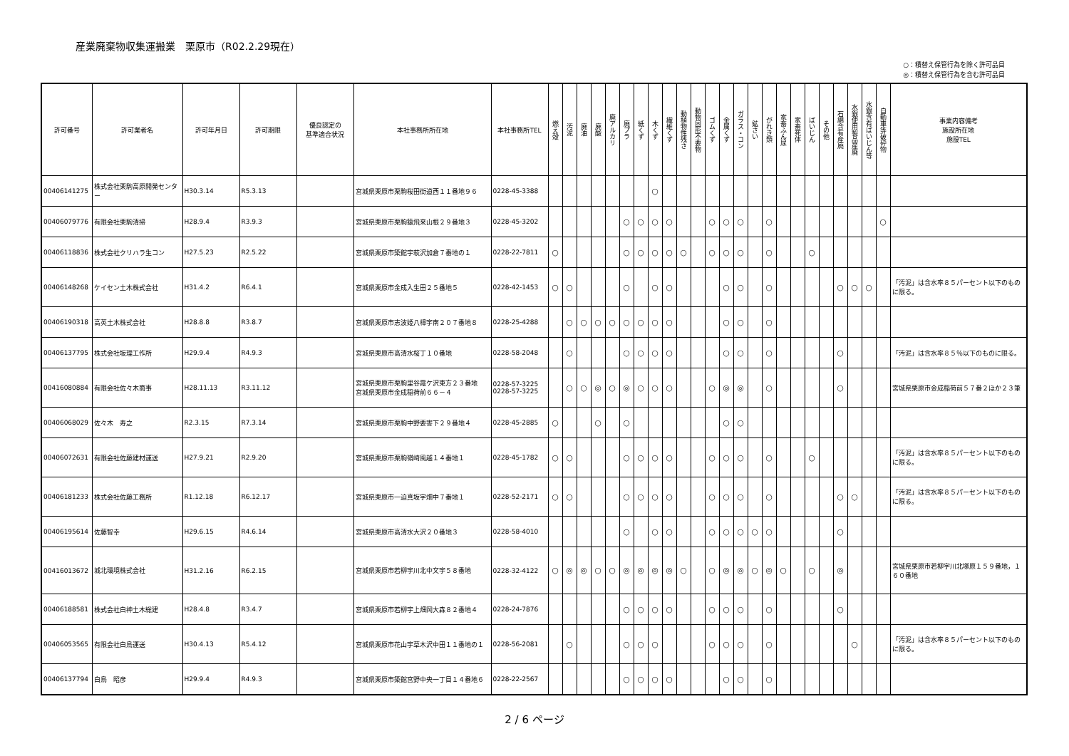産業廃棄物収集運搬業　栗原市（R02.2.29現在）
○：積替え保管行為を除く許可品目
◎：積替え保管行為を含む許可品目
| 許可番号 | 許可業者名 | 許可年月日 | 許可期限 | 優良認定の 基準適合状況 | 本社事務所所在地 | 本社事務所TEL | 燃え殻 | 汚泥 | 廃油 | 廃酸 | 廃アルカリ | 廃プラ | 紙くず | 木くず | 繊維くず | 動植物性残さ | 動物固形不要物 | ゴムくず | 金属くず | ガラス・コン | 鉱さい | がれき類 | 家畜ふん尿 | 家畜死体 | ばいじん | その他 | 石綿含有産廃 | 水銀使用製品産廃 | 水銀含有ばいじん等 | 自動車等破砕物 | 事業内容備考 施設所在地 施設TEL |
| --- | --- | --- | --- | --- | --- | --- | --- | --- | --- | --- | --- | --- | --- | --- | --- | --- | --- | --- | --- | --- | --- | --- | --- | --- | --- | --- | --- | --- | --- | --- | --- |
| 00406141275 | 株式会社栗駒高原開発センター | H30.3.14 | R5.3.13 | | 宮城県栗原市栗駒桜田街道西１１番地９６ | 0228-45-3388 | | | | | | | | ○ | | | | | | | | | | | | | | | | | |
| 00406079776 | 有限会社栗駒清掃 | H28.9.4 | R3.9.3 | | 宮城県栗原市栗駒猿飛来山根２９番地３ | 0228-45-3202 | | | | | | ○ | ○ | ○ | ○ | | | ○ | ○ | ○ | | ○ | | | | | | | | ○ | |
| 00406118836 | 株式会社クリハラ生コン | H27.5.23 | R2.5.22 | | 宮城県栗原市築館字萩沢加倉７番地の１ | 0228-22-7811 | ○ | | | | | ○ | ○ | ○ | ○ | ○ | | ○ | ○ | ○ | | ○ | | | ○ | | | | | | |
| 00406148268 | ケイセン土木株式会社 | H31.4.2 | R6.4.1 | | 宮城県栗原市金成入生田２５番地５ | 0228-42-1453 | ○ | ○ | | | | ○ | | ○ | ○ | | | | ○ | ○ | | ○ | | | | | ○ | ○ | ○ | | 「汚泥」は含水率８５パーセント以下のものに限る。 |
| 00406190318 | 高英土木株式会社 | H28.8.8 | R3.8.7 | | 宮城県栗原市志波姫八樟宇南２０７番地８ | 0228-25-4288 | | ○ | ○ | ○ | ○ | ○ | ○ | ○ | ○ | | | | ○ | ○ | | ○ | | | | | | | | | |
| 00406137795 | 株式会社坂理工作所 | H29.9.4 | R4.9.3 | | 宮城県栗原市高清水桜丁１０番地 | 0228-58-2048 | | ○ | | | | ○ | ○ | ○ | ○ | | | | ○ | ○ | | ○ | | | | | ○ | | | | 「汚泥」は含水率８５％以下のものに限る。 |
| 00416080884 | 有限会社佐々木商事 | H28.11.13 | R3.11.12 | | 宮城県栗原市栗駒里谷霞ケ沢東方２３番地 宮城県栗原市金成稲荷前６６－４ | 0228-57-3225 0228-57-3225 | | ○ | ○ | ◎ | ○ | ◎ | ○ | ○ | ○ | | | ○ | ◎ | ◎ | | ○ | | | | | ○ | | | | 宮城県栗原市金成稲荷前５７番２ほか２３筆 |
| 00406068029 | 佐々木 寿之 | R2.3.15 | R7.3.14 | | 宮城県栗原市栗駒中野要害下２９番地４ | 0228-45-2885 | ○ | | | ○ | | ○ | | | | | | | ○ | ○ | | | | | | | | | | | |
| 00406072631 | 有限会社佐藤建材運送 | H27.9.21 | R2.9.20 | | 宮城県栗原市栗駒嶺崎風越１４番地１ | 0228-45-1782 | ○ | ○ | | | | ○ | ○ | ○ | ○ | | | ○ | ○ | ○ | | ○ | | | ○ | | | | | | 「汚泥」は含水率８５パーセント以下のものに限る。 |
| 00406181233 | 株式会社佐藤工務所 | R1.12.18 | R6.12.17 | | 宮城県栗原市一迫真坂字畑中７番地１ | 0228-52-2171 | ○ | ○ | | | | ○ | ○ | ○ | ○ | | | ○ | ○ | ○ | | ○ | | | | | ○ | ○ | | | 「汚泥」は含水率８５パーセント以下のものに限る。 |
| 00406195614 | 佐藤智幸 | H29.6.15 | R4.6.14 | | 宮城県栗原市高清水大沢２０番地３ | 0228-58-4010 | | | | | | ○ | | ○ | ○ | | | ○ | ○ | ○ | ○ | ○ | | | | | ○ | | | | |
| 00416013672 | 城北環境株式会社 | H31.2.16 | R6.2.15 | | 宮城県栗原市若柳字川北中文字５８番地 | 0228-32-4122 | ○ | ◎ | ◎ | ○ | ○ | ◎ | ◎ | ◎ | ◎ | ○ | | ○ | ◎ | ◎ | ○ | ◎ | ○ | | ○ | | ◎ | | | | 宮城県栗原市若柳字川北塚原１５９番地，１６０番地 |
| 00406188581 | 株式会社白神土木総建 | H28.4.8 | R3.4.7 | | 宮城県栗原市若柳字上畑岡大森８２番地４ | 0228-24-7876 | | | | | | ○ | ○ | ○ | ○ | | | ○ | ○ | ○ | | ○ | | | | | ○ | | | | |
| 00406053565 | 有限会社白鳥運送 | H30.4.13 | R5.4.12 | | 宮城県栗原市花山字草木沢中田１１番地の１ | 0228-56-2081 | | ○ | | | | ○ | ○ | ○ | | | | ○ | ○ | ○ | | ○ | | | | | | ○ | | | 「汚泥」は含水率８５パーセント以下のものに限る。 |
| 00406137794 | 白鳥 昭彦 | H29.9.4 | R4.9.3 | | 宮城県栗原市築館宮野中央一丁目１４番地６ | 0228-22-2567 | | | | | | ○ | ○ | ○ | ○ | | | | ○ | ○ | | ○ | | | | | | | | | |
2 / 6 ページ